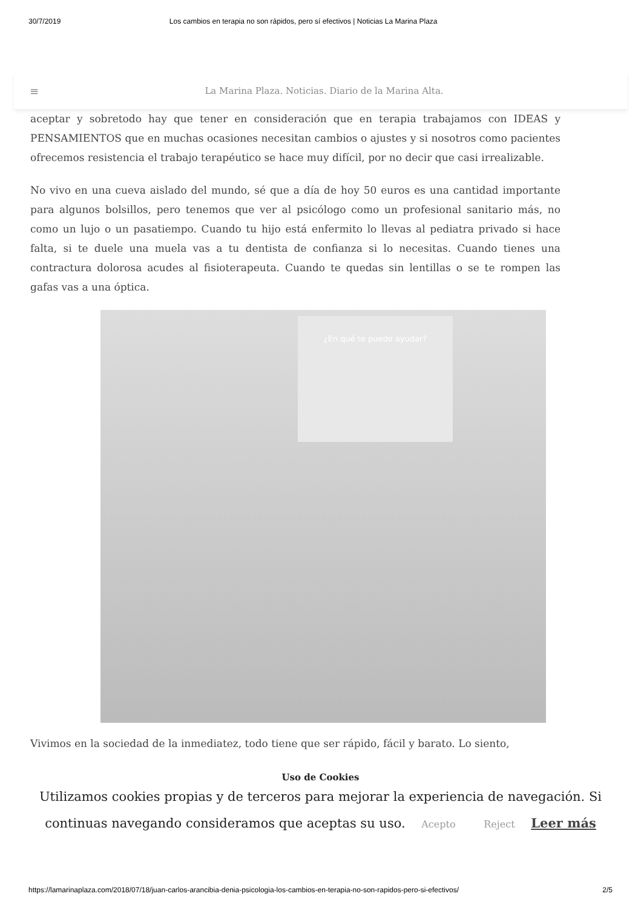30/7/2019 Los cambios en terapia no son rápidos, pero sí efectivos | Noticias La Marina Plaza
≡ La Marina Plaza. Noticias. Diario de la Marina Alta.
aceptar y sobretodo hay que tener en consideración que en terapia trabajamos con IDEAS y PENSAMIENTOS que en muchas ocasiones necesitan cambios o ajustes y si nosotros como pacientes ofrecemos resistencia el trabajo terapéutico se hace muy difícil, por no decir que casi irrealizable.
No vivo en una cueva aislado del mundo, sé que a día de hoy 50 euros es una cantidad importante para algunos bolsillos, pero tenemos que ver al psicólogo como un profesional sanitario más, no como un lujo o un pasatiempo. Cuando tu hijo está enfermito lo llevas al pediatra privado si hace falta, si te duele una muela vas a tu dentista de confianza si lo necesitas. Cuando tienes una contractura dolorosa acudes al fisioterapeuta. Cuando te quedas sin lentillas o se te rompen las gafas vas a una óptica.
¿En qué te puedo ayudar?
Vivimos en la sociedad de la inmediatez, todo tiene que ser rápido, fácil y barato. Lo siento,
Uso de Cookies
Utilizamos cookies propias y de terceros para mejorar la experiencia de navegación. Si continuas navegando consideramos que aceptas su uso. Acepto Reject Leer más
https://lamarinaplaza.com/2018/07/18/juan-carlos-arancibia-denia-psicologia-los-cambios-en-terapia-no-son-rapidos-pero-si-efectivos/ 2/5